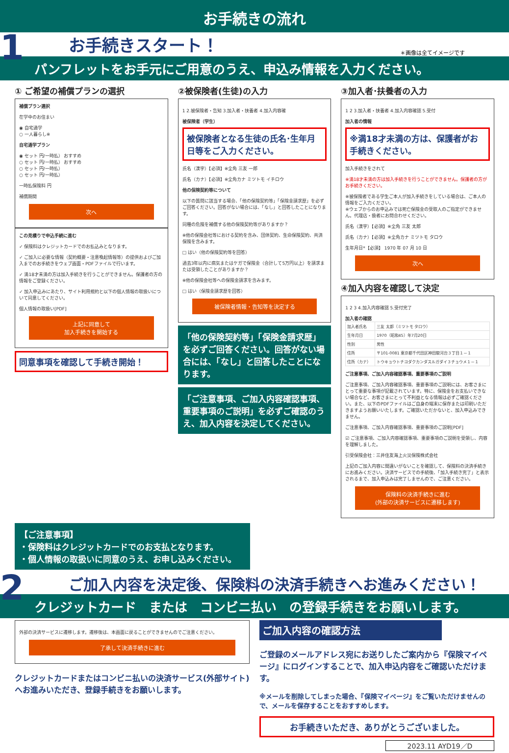お手続きの流れ
1
お手続きスタート！ ＊画像は全てイメージです
パンフレットをお手元にご用意のうえ、申込み情報を入力ください。
① ご希望の補償プランの選択
補償プラン選択
在学中のお住まい
◉ 自宅通学
○ 一人暮らし※
自宅通学プラン
◉ セット 円/一時払） おすすめ
○ セット 円/一時払） おすすめ
○ セット 円/一時払）
○ セット 円/一時払）
一時払保険料 円
補償期間
次へ
この見積りで申込手続に進む
✓ 保険料はクレジットカードでのお払込みとなります。
✓ ご加入に必要な情報（契約概要・注意喚起情報等）の提供およびご加入までのお手続きをウェブ画面・PDFファイルで行います。
✓ 満18才未満の方は加入手続きを行うことができません。保護者の方の情報をご登録ください。
✓ 加入申込みにあたり、サイト利用規約と以下の個人情報の取扱いについて同意してください。
個人情報の取扱い[PDF]
上記に同意して
加入手続きを開始する
同意事項を確認して手続き開始！
②被保険者(生徒)の入力
1 2.被保険者・告知 3.加入者・扶養者 4.加入内容確
被保険者（学生）
被保険者となる生徒の氏名･生年月日等をご入力ください。
氏名（漢字）【必須】※全角 三友 一郎
氏名（カナ）【必須】※全角カナ ミツトモ イチロウ
他の保険契約等について
以下の質問に該当する場合、「他の保険契約等」「保険金請求歴」を必ずご回答ください。回答がない場合には、「なし」と回答したことになります。
同種の危険を補償する他の保険契約等がありますか？
※他の保険会社等における契約を含み、団体契約、生命保険契約、共済保険を含みます。
□ はい（他の保険契約等を回答）
過去3年以内に病気またはケガで保険金（合計して5万円以上）を請求または受領したことがありますか？
※他の保険会社等への保険金請求を含みます。
□ はい（保険金請求歴を回答）
被保険者情報・告知等を決定する
「他の保険契約等」「保険金請求歴」を必ずご回答ください。回答がない場合には、「なし」と回答したことになります。
「ご注意事項、ご加入内容確認事項、重要事項のご説明」を必ずご確認のうえ、加入内容を決定してください。
③加入者･扶養者の入力
1 2 3.加入者・扶養者 4.加入内容確認 5.受付
加入者の情報
※満18才未満の方は、保護者がお手続きください。
加入手続きをされて
※満18才未満の方は加入手続きを行うことができません。保護者の方がお手続きください。
※被保険者である学生ご本人が加入手続きをしている場合は、ご本人の情報をご入力ください。
※ウェブからのお申込みでは死亡保険金の受取人のご指定ができません。代理店・扱者にお問合わせください。
氏名（漢字）【必須】※全角 三友 太郎
氏名（カナ）【必須】※全角カナ ミツトモ タロウ
生年月日*【必須】 1970 年 07 月 10 日
次へ
④加入内容を確認して決定
1 2 3 4.加入内容確認 5.受付完了
加入者の確認
| 加入者氏名 | 三友 太郎（ミツトモ タロウ） |
| 生年月日 | 1970（昭和45）年7月20日 |
| 性別 | 男性 |
| 住所 | 〒101-0081 東京都千代田区神田駿河台３丁目１－１ |
| 住所（カナ） | トウキョウトチヨダクカンダスルガダイ３チョウメ１－１ |
ご注意事項、ご加入内容確認事項、重要事項のご説明
ご注意事項、ご加入内容確認事項、重要事項のご説明には、お客さまにとって重要な事項が記載されています。特に、保険金をお支払いできない場合など、お客さまにとって不利益となる情報は必ずご確認ください。また、以下のPDFファイルはご自身の端末に保存または印刷いただきますようお願いいたします。ご確認いただかないと、加入申込みできません。
ご注意事項、ご加入内容確認事項、重要事項のご説明[PDF]
☑ ご注意事項、ご加入内容確認事項、重要事項のご説明を受領し、内容を理解しました。
引受保険会社：三井住友海上火災保険株式会社
上記のご加入内容に間違いがないことを確認して、保険料の決済手続きにお進みください。決済サービスでの手続後、「加入手続き完了」と表示されるまで、加入申込みは完了しませんので、ご注意ください。
保険料の決済手続きに進む
(外部の決済サービスに遷移します)
【ご注意事項】
・保険料はクレジットカードでのお支払となります。
・個人情報の取扱いに同意のうえ、お申し込みください。
2
ご加入内容を決定後、保険料の決済手続きへお進みください！
クレジットカード　または　コンビニ払い　の登録手続きをお願いします。
外部の決済サービスに遷移します。遷移後は、本画面に戻ることができませんのでご注意ください。
了承して決済手続きに進む
クレジットカードまたはコンビニ払いの決済サービス(外部サイト)へお進みいただき、登録手続きをお願いします。
ご加入内容の確認方法
ご登録のメールアドレス宛にお送りしたご案内から『保険マイページ』にログインすることで、加入申込内容をご確認いただけます。
※メールを削除してしまった場合、『保険マイページ』をご覧いただけませんので、メールを保存することをおすすめします。
お手続きいただき、ありがとうございました。
2023.11 AYD19／D